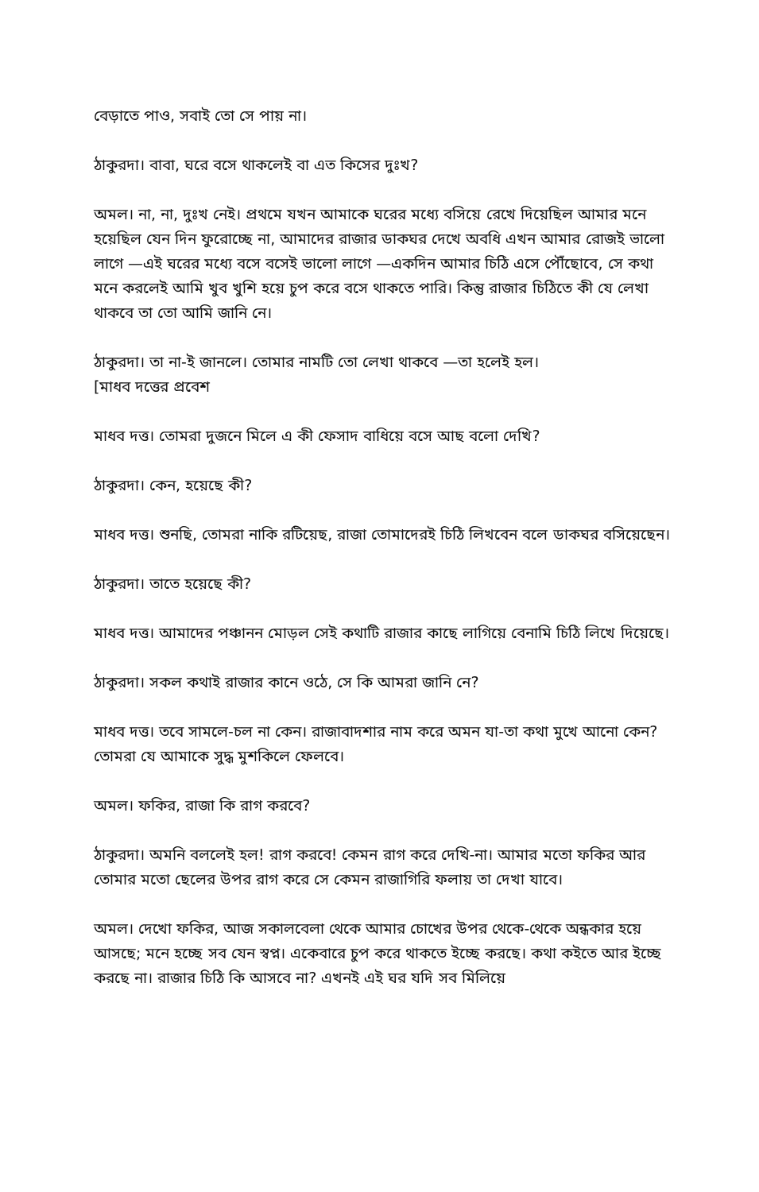বেড়াতে পাও, সবাই তো সে পায় না।
ঠাকুরদা। বাবা, ঘরে বসে থাকলেই বা এত কিসের দুঃখ?
অমল। না, না, দুঃখ নেই। প্রথমে যখন আমাকে ঘরের মধ্যে বসিয়ে রেখে দিয়েছিল আমার মনে হয়েছিল যেন দিন ফুরোচ্ছে না, আমাদের রাজার ডাকঘর দেখে অবধি এখন আমার রোজই ভালো লাগে —এই ঘরের মধ্যে বসে বসেই ভালো লাগে —একদিন আমার চিঠি এসে পৌঁছোবে, সে কথা মনে করলেই আমি খুব খুশি হয়ে চুপ করে বসে থাকতে পারি। কিন্তু রাজার চিঠিতে কী যে লেখা থাকবে তা তো আমি জানি নে।
ঠাকুরদা। তা না-ই জানলে। তোমার নামটি তো লেখা থাকবে —তা হলেই হল।
[মাধব দত্তের প্রবেশ
মাধব দত্ত। তোমরা দুজনে মিলে এ কী ফেসাদ বাধিয়ে বসে আছ বলো দেখি?
ঠাকুরদা। কেন, হয়েছে কী?
মাধব দত্ত। শুনছি, তোমরা নাকি রটিয়েছ, রাজা তোমাদেরই চিঠি লিখবেন বলে ডাকঘর বসিয়েছেন।
ঠাকুরদা। তাতে হয়েছে কী?
মাধব দত্ত। আমাদের পঞ্চানন মোড়ল সেই কথাটি রাজার কাছে লাগিয়ে বেনামি চিঠি লিখে দিয়েছে।
ঠাকুরদা। সকল কথাই রাজার কানে ওঠে, সে কি আমরা জানি নে?
মাধব দত্ত। তবে সামলে-চল না কেন। রাজাবাদশার নাম করে অমন যা-তা কথা মুখে আনো কেন? তোমরা যে আমাকে সুদ্ধ মুশকিলে ফেলবে।
অমল। ফকির, রাজা কি রাগ করবে?
ঠাকুরদা। অমনি বললেই হল! রাগ করবে! কেমন রাগ করে দেখি-না। আমার মতো ফকির আর তোমার মতো ছেলের উপর রাগ করে সে কেমন রাজাগিরি ফলায় তা দেখা যাবে।
অমল। দেখো ফকির, আজ সকালবেলা থেকে আমার চোখের উপর থেকে-থেকে অন্ধকার হয়ে আসছে; মনে হচ্ছে সব যেন স্বপ্ন। একেবারে চুপ করে থাকতে ইচ্ছে করছে। কথা কইতে আর ইচ্ছে করছে না। রাজার চিঠি কি আসবে না? এখনই এই ঘর যদি সব মিলিয়ে